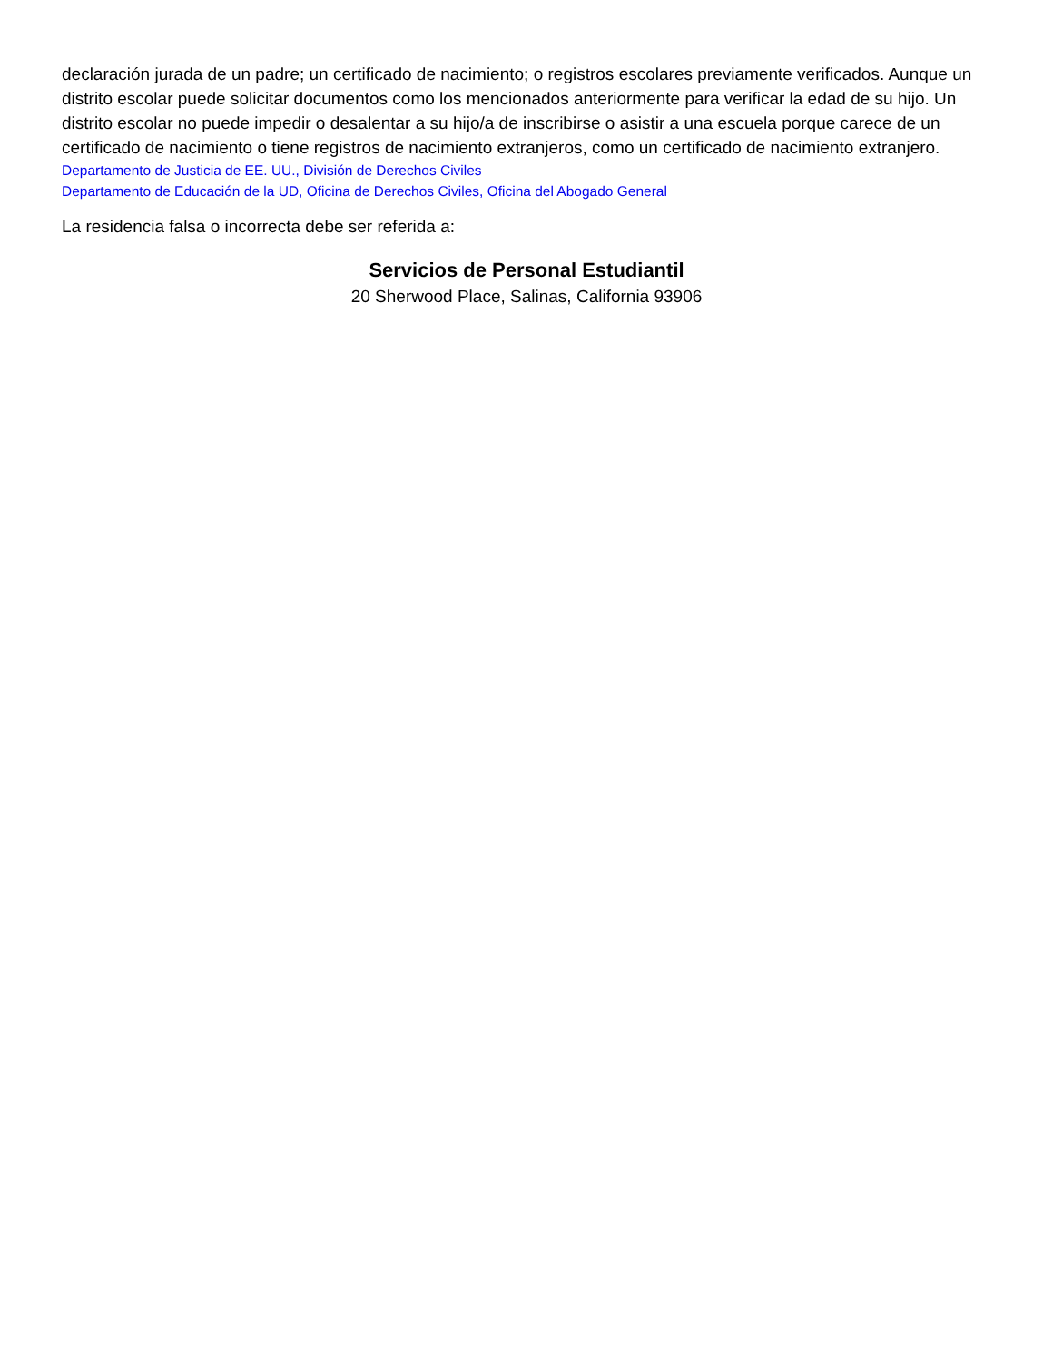declaración jurada de un padre; un certificado de nacimiento; o registros escolares previamente verificados. Aunque un distrito escolar puede solicitar documentos como los mencionados anteriormente para verificar la edad de su hijo. Un distrito escolar no puede impedir o desalentar a su hijo/a de inscribirse o asistir a una escuela porque carece de un certificado de nacimiento o tiene registros de nacimiento extranjeros, como un certificado de nacimiento extranjero.
Departamento de Justicia de EE. UU., División de Derechos Civiles
Departamento de Educación de la UD, Oficina de Derechos Civiles, Oficina del Abogado General
La residencia falsa o incorrecta debe ser referida a:
Servicios de Personal Estudiantil
20 Sherwood Place, Salinas, California 93906